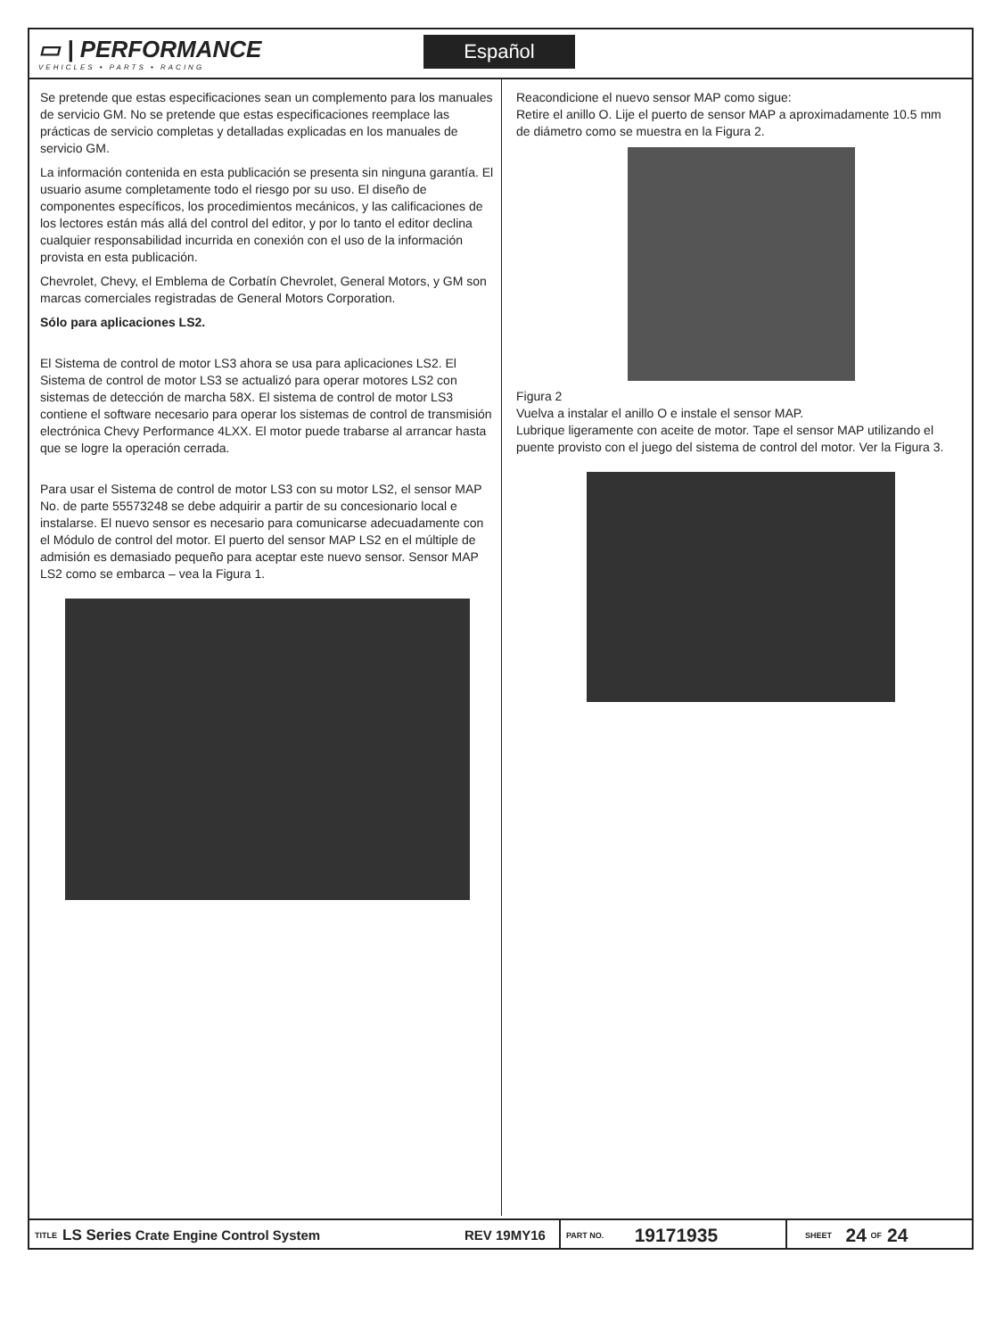▭ | PERFORMANCE
VEHICLES • PARTS • RACING
Español
Se pretende que estas especificaciones sean un complemento para los manuales de servicio GM. No se pretende que estas especificaciones reemplace las prácticas de servicio completas y detalladas explicadas en los manuales de servicio GM.
La información contenida en esta publicación se presenta sin ninguna garantía. El usuario asume completamente todo el riesgo por su uso. El diseño de componentes específicos, los procedimientos mecánicos, y las calificaciones de los lectores están más allá del control del editor, y por lo tanto el editor declina cualquier responsabilidad incurrida en conexión con el uso de la información provista en esta publicación.
Chevrolet, Chevy, el Emblema de Corbatín Chevrolet, General Motors, y GM son marcas comerciales registradas de General Motors Corporation.
Sólo para aplicaciones LS2.
El Sistema de control de motor LS3 ahora se usa para aplicaciones LS2. El Sistema de control de motor LS3 se actualizó para operar motores LS2 con sistemas de detección de marcha 58X. El sistema de control de motor LS3 contiene el software necesario para operar los sistemas de control de transmisión electrónica Chevy Performance 4LXX. El motor puede trabarse al arrancar hasta que se logre la operación cerrada.
Para usar el Sistema de control de motor LS3 con su motor LS2, el sensor MAP No. de parte 55573248 se debe adquirir a partir de su concesionario local e instalarse. El nuevo sensor es necesario para comunicarse adecuadamente con el Módulo de control del motor. El puerto del sensor MAP LS2 en el múltiple de admisión es demasiado pequeño para aceptar este nuevo sensor. Sensor MAP LS2 como se embarca – vea la Figura 1.
Reacondicione el nuevo sensor MAP como sigue:
Retire el anillo O. Lije el puerto de sensor MAP a aproximadamente 10.5 mm de diámetro como se muestra en la Figura 2.
Figura 2
Vuelva a instalar el anillo O e instale el sensor MAP.
Lubrique ligeramente con aceite de motor. Tape el sensor MAP utilizando el puente provisto con el juego del sistema de control del motor. Ver la Figura 3.
TITLE LS Series Crate Engine Control System REV 19MY16
PART NO. 19171935
SHEET 24 OF 24